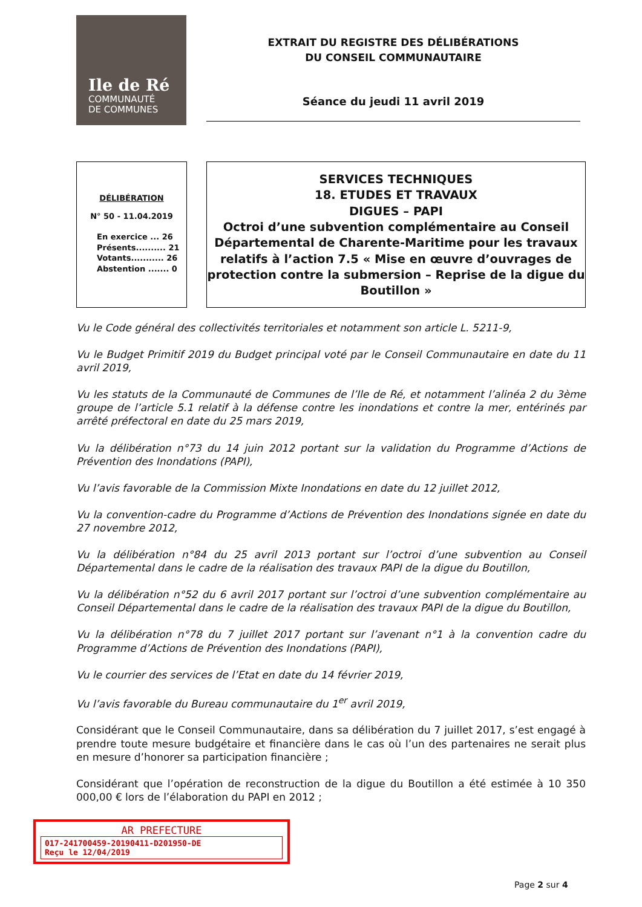Ile de Ré
COMMUNAUTÉ
DE COMMUNES
EXTRAIT DU REGISTRE DES DÉLIBÉRATIONS
DU CONSEIL COMMUNAUTAIRE
Séance du jeudi 11 avril 2019
DÉLIBÉRATION
N° 50 - 11.04.2019
En exercice ... 26
Présents.......... 21
Votants........... 26
Abstention ....... 0
SERVICES TECHNIQUES
18. ETUDES ET TRAVAUX
DIGUES – PAPI
Octroi d’une subvention complémentaire au Conseil Départemental de Charente-Maritime pour les travaux relatifs à l’action 7.5 « Mise en œuvre d’ouvrages de protection contre la submersion – Reprise de la digue du Boutillon »
Vu le Code général des collectivités territoriales et notamment son article L. 5211-9,
Vu le Budget Primitif 2019 du Budget principal voté par le Conseil Communautaire en date du 11 avril 2019,
Vu les statuts de la Communauté de Communes de l’Ile de Ré, et notamment l’alinéa 2 du 3ème groupe de l’article 5.1 relatif à la défense contre les inondations et contre la mer, entérinés par arrêté préfectoral en date du 25 mars 2019,
Vu la délibération n°73 du 14 juin 2012 portant sur la validation du Programme d’Actions de Prévention des Inondations (PAPI),
Vu l’avis favorable de la Commission Mixte Inondations en date du 12 juillet 2012,
Vu la convention-cadre du Programme d’Actions de Prévention des Inondations signée en date du 27 novembre 2012,
Vu la délibération n°84 du 25 avril 2013 portant sur l’octroi d’une subvention au Conseil Départemental dans le cadre de la réalisation des travaux PAPI de la digue du Boutillon,
Vu la délibération n°52 du 6 avril 2017 portant sur l’octroi d’une subvention complémentaire au Conseil Départemental dans le cadre de la réalisation des travaux PAPI de la digue du Boutillon,
Vu la délibération n°78 du 7 juillet 2017 portant sur l’avenant n°1 à la convention cadre du Programme d’Actions de Prévention des Inondations (PAPI),
Vu le courrier des services de l’Etat en date du 14 février 2019,
Vu l’avis favorable du Bureau communautaire du 1<sup>er</sup> avril 2019,
Considérant que le Conseil Communautaire, dans sa délibération du 7 juillet 2017, s’est engagé à prendre toute mesure budgétaire et financière dans le cas où l’un des partenaires ne serait plus en mesure d’honorer sa participation financière ;
Considérant que l’opération de reconstruction de la digue du Boutillon a été estimée à 10 350 000,00 € lors de l’élaboration du PAPI en 2012 ;
AR PREFECTURE
017-241700459-20190411-D201950-DE
Reçu le 12/04/2019
Page 2 sur 4